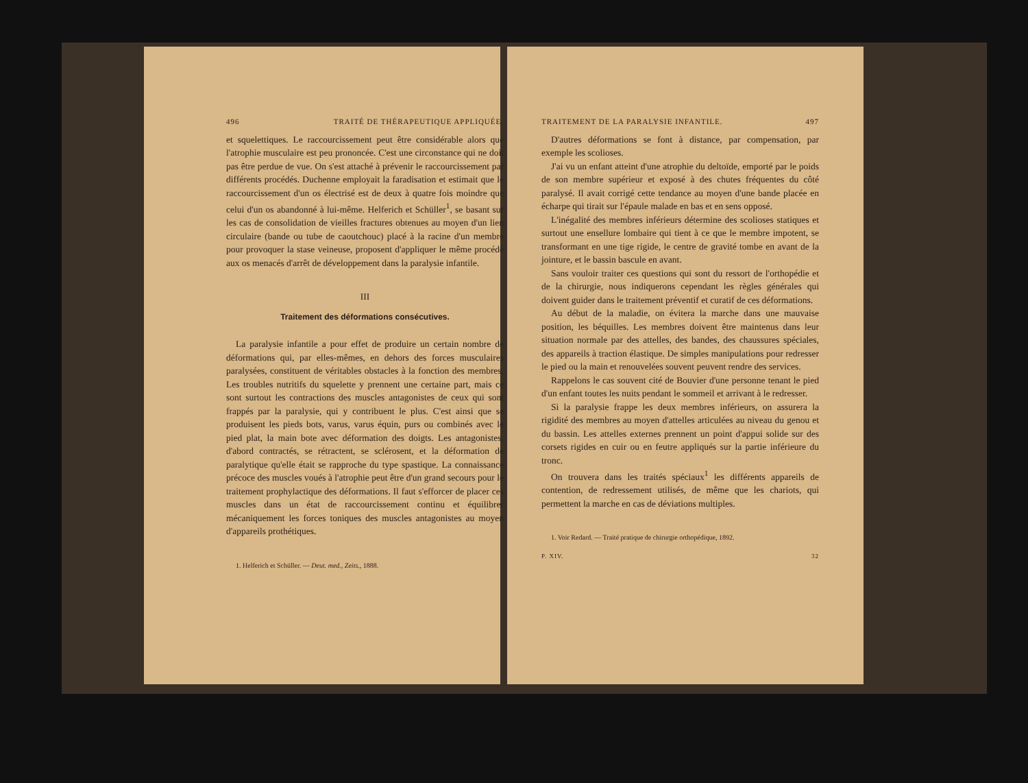496 TRAITÉ DE THÉRAPEUTIQUE APPLIQUÉE.
et squelettiques. Le raccourcissement peut être considérable alors que l'atrophie musculaire est peu prononcée. C'est une circonstance qui ne doit pas être perdue de vue. On s'est attaché à prévenir le raccourcissement par différents procédés. Duchenne employait la faradisation et estimait que le raccourcissement d'un os électrisé est de deux à quatre fois moindre que celui d'un os abandonné à lui-même. Helferich et Schüller<sup>1</sup>, se basant sur les cas de consolidation de vieilles fractures obtenues au moyen d'un lien circulaire (bande ou tube de caoutchouc) placé à la racine d'un membre pour provoquer la stase veineuse, proposent d'appliquer le même procédé aux os menacés d'arrêt de développement dans la paralysie infantile.
III
Traitement des déformations consécutives.
La paralysie infantile a pour effet de produire un certain nombre de déformations qui, par elles-mêmes, en dehors des forces musculaires paralysées, constituent de véritables obstacles à la fonction des membres. Les troubles nutritifs du squelette y prennent une certaine part, mais ce sont surtout les contractions des muscles antagonistes de ceux qui sont frappés par la paralysie, qui y contribuent le plus. C'est ainsi que se produisent les pieds bots, varus, varus équin, purs ou combinés avec le pied plat, la main bote avec déformation des doigts. Les antagonistes, d'abord contractés, se rétractent, se sclérosent, et la déformation de paralytique qu'elle était se rapproche du type spastique. La connaissance précoce des muscles voués à l'atrophie peut être d'un grand secours pour le traitement prophylactique des déformations. Il faut s'efforcer de placer ces muscles dans un état de raccourcissement continu et équilibrer mécaniquement les forces toniques des muscles antagonistes au moyen d'appareils prothétiques.
1. Helferich et Schüller. — Deut. med., Zeits., 1888.
TRAITEMENT DE LA PARALYSIE INFANTILE. 497
D'autres déformations se font à distance, par compensation, par exemple les scolioses.
J'ai vu un enfant atteint d'une atrophie du deltoïde, emporté par le poids de son membre supérieur et exposé à des chutes fréquentes du côté paralysé. Il avait corrigé cette tendance au moyen d'une bande placée en écharpe qui tirait sur l'épaule malade en bas et en sens opposé.
L'inégalité des membres inférieurs détermine des scolioses statiques et surtout une ensellure lombaire qui tient à ce que le membre impotent, se transformant en une tige rigide, le centre de gravité tombe en avant de la jointure, et le bassin bascule en avant.
Sans vouloir traiter ces questions qui sont du ressort de l'orthopédie et de la chirurgie, nous indiquerons cependant les règles générales qui doivent guider dans le traitement préventif et curatif de ces déformations.
Au début de la maladie, on évitera la marche dans une mauvaise position, les béquilles. Les membres doivent être maintenus dans leur situation normale par des attelles, des bandes, des chaussures spéciales, des appareils à traction élastique. De simples manipulations pour redresser le pied ou la main et renouvelées souvent peuvent rendre des services.
Rappelons le cas souvent cité de Bouvier d'une personne tenant le pied d'un enfant toutes les nuits pendant le sommeil et arrivant à le redresser.
Si la paralysie frappe les deux membres inférieurs, on assurera la rigidité des membres au moyen d'attelles articulées au niveau du genou et du bassin. Les attelles externes prennent un point d'appui solide sur des corsets rigides en cuir ou en feutre appliqués sur la partie inférieure du tronc.
On trouvera dans les traités spéciaux<sup>1</sup> les différents appareils de contention, de redressement utilisés, de même que les chariots, qui permettent la marche en cas de déviations multiples.
1. Voir Redard. — Traité pratique de chirurgie orthopédique, 1892.
P. XIV. 32